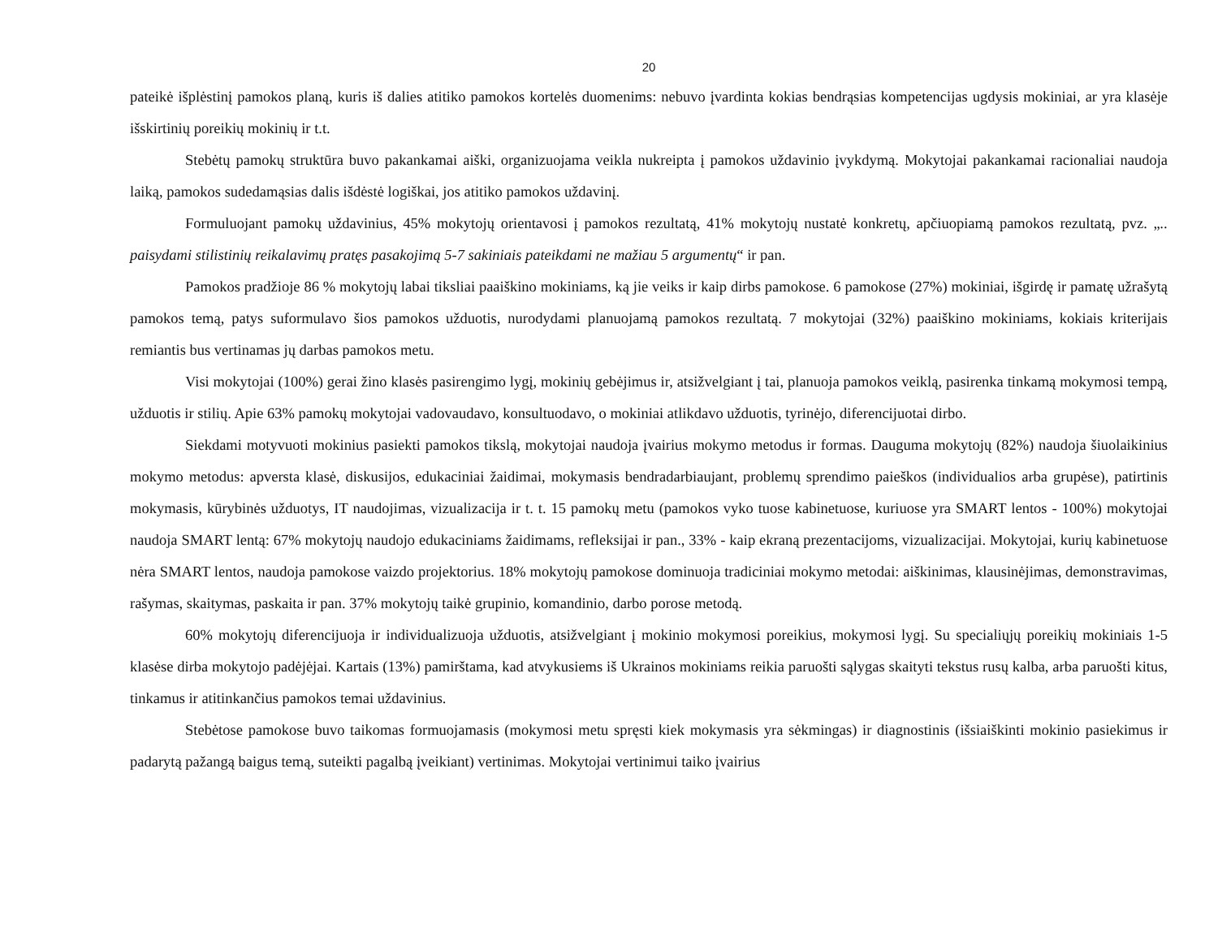20
pateikė išplėstinį pamokos planą, kuris iš dalies atitiko pamokos kortelės duomenims: nebuvo įvardinta kokias bendrąsias kompetencijas ugdysis mokiniai, ar yra klasėje išskirtinių poreikių mokinių ir t.t.
Stebėtų pamokų struktūra buvo pakankamai aiški, organizuojama veikla nukreipta į pamokos uždavinio įvykdymą. Mokytojai pakankamai racionaliai naudoja laiką, pamokos sudedamąsias dalis išdėstė logiškai, jos atitiko pamokos uždavinį.
Formuluojant pamokų uždavinius, 45% mokytojų orientavosi į pamokos rezultatą, 41% mokytojų nustatė konkretų, apčiuopiamą pamokos rezultatą, pvz. „.. paisydami stilistinių reikalavimų pratęs pasakojimą 5-7 sakiniais pateikdami ne mažiau 5 argumentų“ ir pan.
Pamokos pradžioje 86 % mokytojų labai tiksliai paaiškino mokiniams, ką jie veiks ir kaip dirbs pamokose. 6 pamokose (27%) mokiniai, išgirdę ir pamatę užrašytą pamokos temą, patys suformulavo šios pamokos užduotis, nurodydami planuojamą pamokos rezultatą. 7 mokytojai (32%) paaiškino mokiniams, kokiais kriterijais remiantis bus vertinamas jų darbas pamokos metu.
Visi mokytojai (100%) gerai žino klasės pasirengimo lygį, mokinių gebėjimus ir, atsižvelgiant į tai, planuoja pamokos veiklą, pasirenka tinkamą mokymosi tempą, užduotis ir stilių. Apie 63% pamokų mokytojai vadovaudavo, konsultuodavo, o mokiniai atlikdavo užduotis, tyrinėjo, diferencijuotai dirbo.
Siekdami motyvuoti mokinius pasiekti pamokos tikslą, mokytojai naudoja įvairius mokymo metodus ir formas. Dauguma mokytojų (82%) naudoja šiuolaikinius mokymo metodus: apversta klasė, diskusijos, edukaciniai žaidimai, mokymasis bendradarbiaujant, problemų sprendimo paieškos (individualios arba grupėse), patirtinis mokymasis, kūrybinės užduotys, IT naudojimas, vizualizacija ir t. t. 15 pamokų metu (pamokos vyko tuose kabinetuose, kuriuose yra SMART lentos - 100%) mokytojai naudoja SMART lentą: 67% mokytojų naudojo edukaciniams žaidimams, refleksijai ir pan., 33% - kaip ekraną prezentacijoms, vizualizacijai. Mokytojai, kurių kabinetuose nėra SMART lentos, naudoja pamokose vaizdo projektorius. 18% mokytojų pamokose dominuoja tradiciniai mokymo metodai: aiškinimas, klausinėjimas, demonstravimas, rašymas, skaitymas, paskaita ir pan. 37% mokytojų taikė grupinio, komandinio, darbo porose metodą.
60% mokytojų diferencijuoja ir individualizuoja užduotis, atsižvelgiant į mokinio mokymosi poreikius, mokymosi lygį. Su specialiųjų poreikių mokiniais 1-5 klasėse dirba mokytojo padėjėjai. Kartais (13%) pamirštama, kad atvykusiems iš Ukrainos mokiniams reikia paruošti sąlygas skaityti tekstus rusų kalba, arba paruošti kitus, tinkamus ir atitinkančius pamokos temai uždavinius.
Stebėtose pamokose buvo taikomas formuojamasis (mokymosi metu spręsti kiek mokymasis yra sėkmingas) ir diagnostinis (išsiaiškinti mokinio pasiekimus ir padarytą pažangą baigus temą, suteikti pagalbą įveikiant) vertinimas. Mokytojai vertinimui taiko įvairius